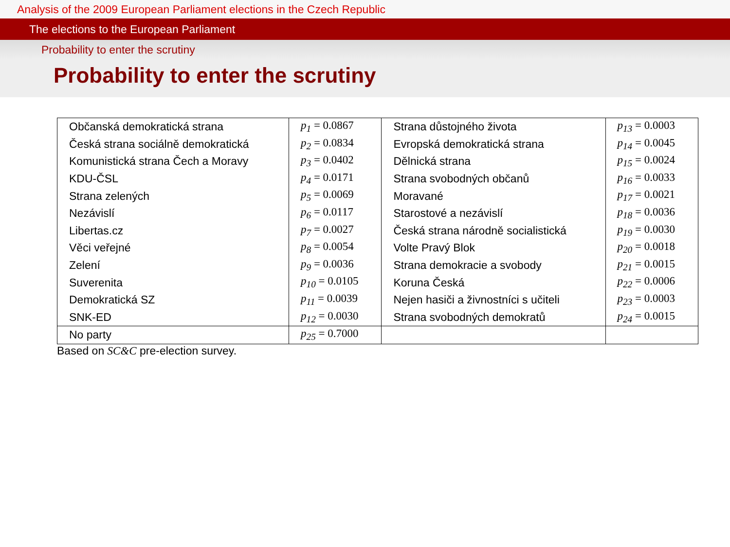Analysis of the 2009 European Parliament elections in the Czech Republic
The elections to the European Parliament
Probability to enter the scrutiny
Probability to enter the scrutiny
| Občanská demokratická strana | p<sub>1</sub> = 0.0867 | Strana důstojného života | p<sub>13</sub> = 0.0003 |
| Česká strana sociálně demokratická | p<sub>2</sub> = 0.0834 | Evropská demokratická strana | p<sub>14</sub> = 0.0045 |
| Komunistická strana Čech a Moravy | p<sub>3</sub> = 0.0402 | Dělnická strana | p<sub>15</sub> = 0.0024 |
| KDU-ČSL | p<sub>4</sub> = 0.0171 | Strana svobodných občanů | p<sub>16</sub> = 0.0033 |
| Strana zelených | p<sub>5</sub> = 0.0069 | Moravané | p<sub>17</sub> = 0.0021 |
| Nezávislí | p<sub>6</sub> = 0.0117 | Starostové a nezávislí | p<sub>18</sub> = 0.0036 |
| Libertas.cz | p<sub>7</sub> = 0.0027 | Česká strana národně socialistická | p<sub>19</sub> = 0.0030 |
| Věci veřejné | p<sub>8</sub> = 0.0054 | Volte Pravý Blok | p<sub>20</sub> = 0.0018 |
| Zelení | p<sub>9</sub> = 0.0036 | Strana demokracie a svobody | p<sub>21</sub> = 0.0015 |
| Suverenita | p<sub>10</sub> = 0.0105 | Koruna Česká | p<sub>22</sub> = 0.0006 |
| Demokratická SZ | p<sub>11</sub> = 0.0039 | Nejen hasiči a živnostníci s učiteli | p<sub>23</sub> = 0.0003 |
| SNK-ED | p<sub>12</sub> = 0.0030 | Strana svobodných demokratů | p<sub>24</sub> = 0.0015 |
| No party | p<sub>25</sub> = 0.7000 | | |
Based on SC&C pre-election survey.